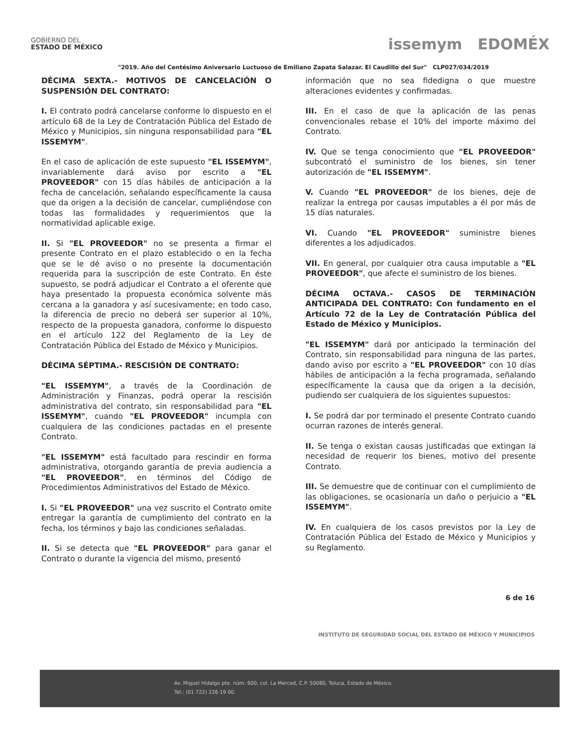GOBIERNO DEL
ESTADO DE MÉXICO
issemym EDOMÉX
"2019. Año del Centésimo Aniversario Luctuoso de Emiliano Zapata Salazar. El Caudillo del Sur" CLP027/034/2019
DÉCIMA SEXTA.- MOTIVOS DE CANCELACIÓN O SUSPENSIÓN DEL CONTRATO:
I. El contrato podrá cancelarse conforme lo dispuesto en el artículo 68 de la Ley de Contratación Pública del Estado de México y Municipios, sin ninguna responsabilidad para "EL ISSEMYM".
En el caso de aplicación de este supuesto "EL ISSEMYM", invariablemente dará aviso por escrito a "EL PROVEEDOR" con 15 días hábiles de anticipación a la fecha de cancelación, señalando específicamente la causa que da origen a la decisión de cancelar, cumpliéndose con todas las formalidades y requerimientos que la normatividad aplicable exige.
II. Si "EL PROVEEDOR" no se presenta a firmar el presente Contrato en el plazo establecido o en la fecha que se le dé aviso o no presente la documentación requerida para la suscripción de este Contrato. En éste supuesto, se podrá adjudicar el Contrato a el oferente que haya presentado la propuesta económica solvente más cercana a la ganadora y así sucesivamente; en todo caso, la diferencia de precio no deberá ser superior al 10%, respecto de la propuesta ganadora, conforme lo dispuesto en el artículo 122 del Reglamento de la Ley de Contratación Pública del Estado de México y Municipios.
DÉCIMA SÉPTIMA.- RESCISIÓN DE CONTRATO:
"EL ISSEMYM", a través de la Coordinación de Administración y Finanzas, podrá operar la rescisión administrativa del contrato, sin responsabilidad para "EL ISSEMYM", cuando "EL PROVEEDOR" incumpla con cualquiera de las condiciones pactadas en el presente Contrato.
"EL ISSEMYM" está facultado para rescindir en forma administrativa, otorgando garantía de previa audiencia a "EL PROVEEDOR", en términos del Código de Procedimientos Administrativos del Estado de México.
I. Si "EL PROVEEDOR" una vez suscrito el Contrato omite entregar la garantía de cumplimiento del contrato en la fecha, los términos y bajo las condiciones señaladas.
II. Si se detecta que "EL PROVEEDOR" para ganar el Contrato o durante la vigencia del mismo, presentó
información que no sea fidedigna o que muestre alteraciones evidentes y confirmadas.
III. En el caso de que la aplicación de las penas convencionales rebase el 10% del importe máximo del Contrato.
IV. Que se tenga conocimiento que "EL PROVEEDOR" subcontrató el suministro de los bienes, sin tener autorización de "EL ISSEMYM".
V. Cuando "EL PROVEEDOR" de los bienes, deje de realizar la entrega por causas imputables a él por más de 15 días naturales.
VI. Cuando "EL PROVEEDOR" suministre bienes diferentes a los adjudicados.
VII. En general, por cualquier otra causa imputable a "EL PROVEEDOR", que afecte el suministro de los bienes.
DÉCIMA OCTAVA.- CASOS DE TERMINACIÓN ANTICIPADA DEL CONTRATO: Con fundamento en el Artículo 72 de la Ley de Contratación Pública del Estado de México y Municipios.
"EL ISSEMYM" dará por anticipado la terminación del Contrato, sin responsabilidad para ninguna de las partes, dando aviso por escrito a "EL PROVEEDOR" con 10 días hábiles de anticipación a la fecha programada, señalando específicamente la causa que da origen a la decisión, pudiendo ser cualquiera de los siguientes supuestos:
I. Se podrá dar por terminado el presente Contrato cuando ocurran razones de interés general.
II. Se tenga o existan causas justificadas que extingan la necesidad de requerir los bienes, motivo del presente Contrato.
III. Se demuestre que de continuar con el cumplimiento de las obligaciones, se ocasionaría un daño o perjuicio a "EL ISSEMYM".
IV. En cualquiera de los casos previstos por la Ley de Contratación Pública del Estado de México y Municipios y su Reglamento.
6 de 16
INSTITUTO DE SEGURIDAD SOCIAL DEL ESTADO DE MÉXICO Y MUNICIPIOS
Av. Miguel Hidalgo pte. núm. 600, col. La Merced, C.P. 50080, Toluca, Estado de México.
Tel.: (01 722) 226 19 00.